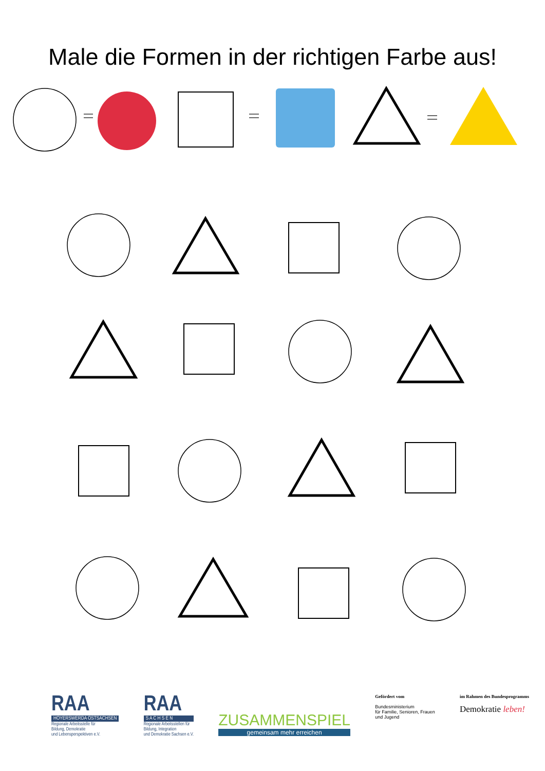Male die Formen in der richtigen Farbe aus!
RAA
HOYERSWERDA OSTSACHSEN
Regionale Arbeitsstelle für
Bildung, Demokratie
und Lebensperspektiven e.V.
RAA
S A C H S E N
Regionale Arbeitsstellen für
Bildung, Integration
und Demokratie Sachsen e.V.
ZUSAMMENSPIEL
gemeinsam mehr erreichen
Gefördert vom
Bundesministerium
für Familie, Senioren, Frauen
und Jugend
im Rahmen des Bundesprogramms
Demokratie leben!